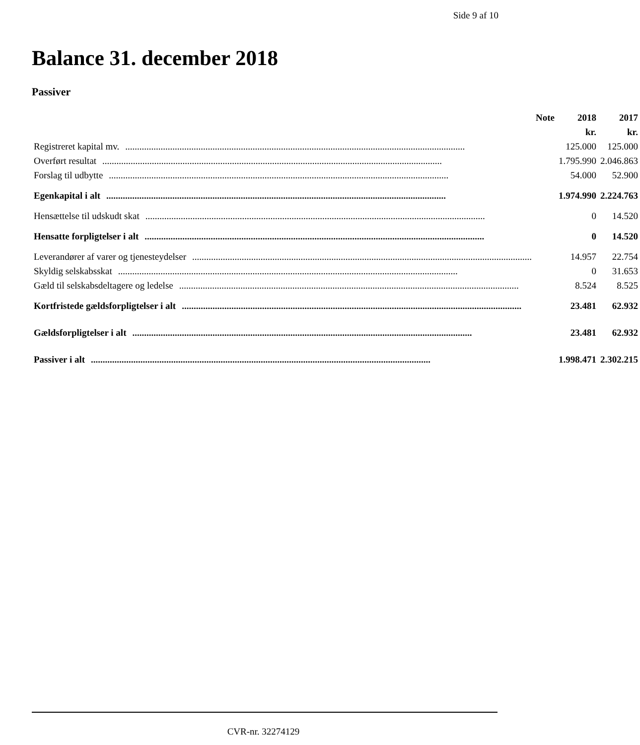Side 9 af 10
Balance 31. december 2018
Passiver
| | Note | 2018 | 2017 |
| --- | --- | --- | --- |
| | | kr. | kr. |
| Registreret kapital mv. | | 125.000 | 125.000 |
| Overført resultat | | 1.795.990 | 2.046.863 |
| Forslag til udbytte | | 54.000 | 52.900 |
| Egenkapital i alt | | 1.974.990 | 2.224.763 |
| Hensættelse til udskudt skat | | 0 | 14.520 |
| Hensatte forpligtelser i alt | | 0 | 14.520 |
| Leverandører af varer og tjenesteydelser | | 14.957 | 22.754 |
| Skyldig selskabsskat | | 0 | 31.653 |
| Gæld til selskabsdeltagere og ledelse | | 8.524 | 8.525 |
| Kortfristede gældsforpligtelser i alt | | 23.481 | 62.932 |
| Gældsforpligtelser i alt | | 23.481 | 62.932 |
| Passiver i alt | | 1.998.471 | 2.302.215 |
CVR-nr. 32274129